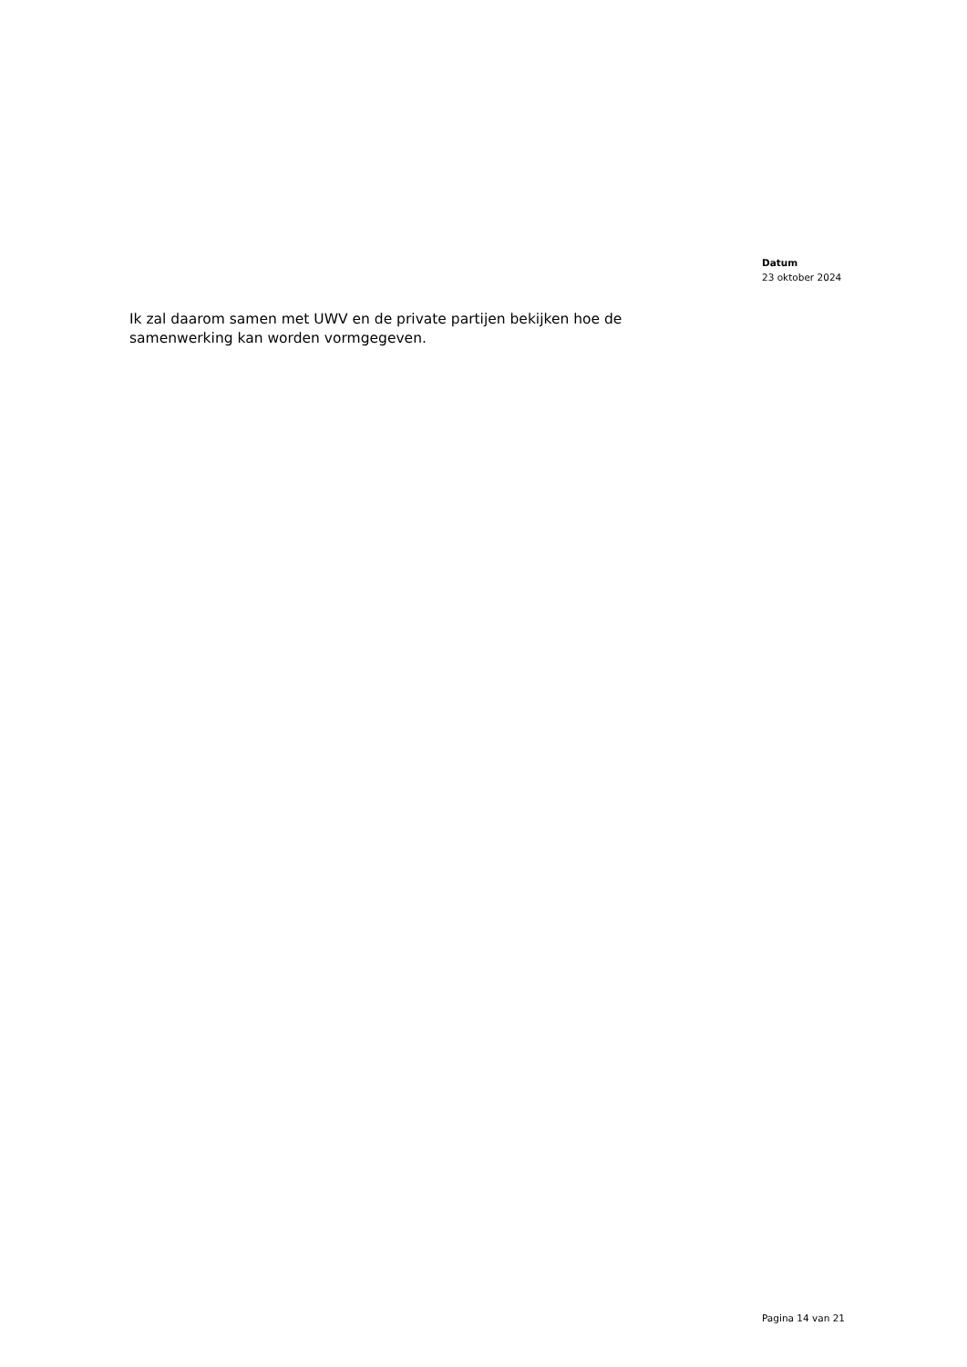Datum
23 oktober 2024
Ik zal daarom samen met UWV en de private partijen bekijken hoe de samenwerking kan worden vormgegeven.
Pagina 14 van 21